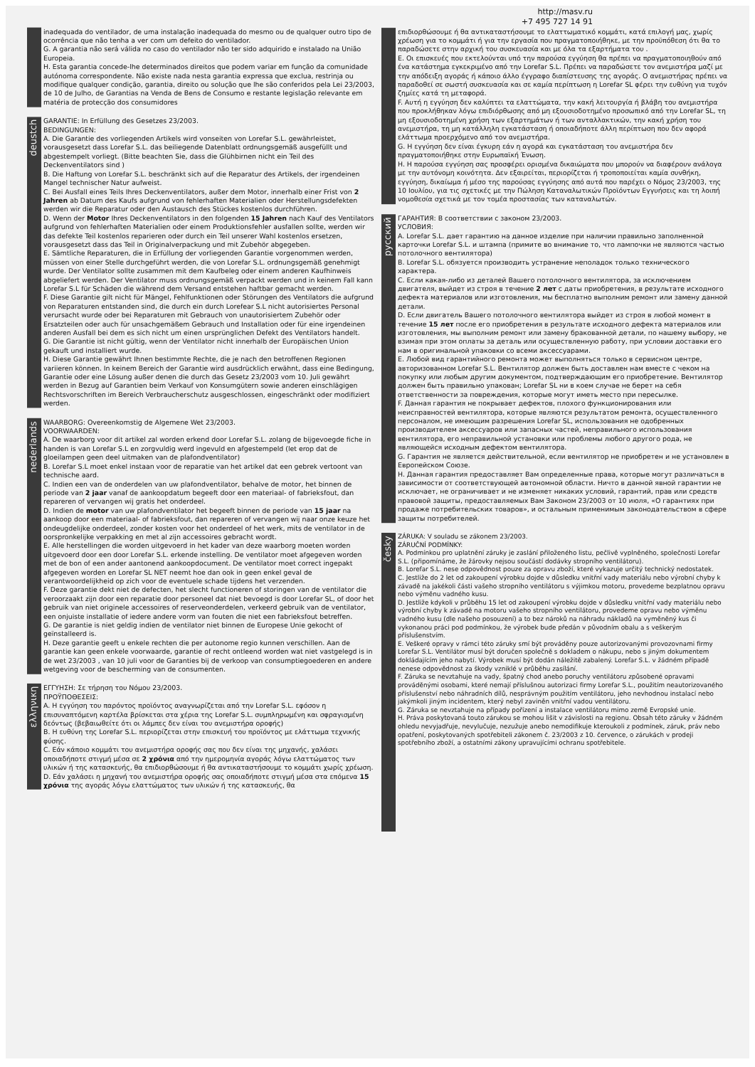http://masv.ru
+7 495 727 14 91
inadequada do ventilador, de uma instalação inadequada do mesmo ou de qualquer outro tipo de ocorrência que não tenha a ver com um defeito do ventilador.
G. A garantia não será válida no caso do ventilador não ter sido adquirido e instalado na União Europeia.
H. Esta garantia concede-lhe determinados direitos que podem variar em função da comunidade autónoma correspondente. Não existe nada nesta garantia expressa que exclua, restrinja ou modifique qualquer condição, garantia, direito ou solução que lhe são conferidos pela Lei 23/2003, de 10 de Julho, de Garantias na Venda de Bens de Consumo e restante legislação relevante em matéria de protecção dos consumidores
deustch
GARANTIE: In Erfüllung des Gesetzes 23/2003.
BEDINGUNGEN:
A. Die Garantie des vorliegenden Artikels wird vonseiten von Lorefar S.L. gewährleistet, vorausgesetzt dass Lorefar S.L. das beiliegende Datenblatt ordnungsgemäß ausgefüllt und abgestempelt vorliegt. (Bitte beachten Sie, dass die Glühbirnen nicht ein Teil des Deckenventilators sind )
B. Die Haftung von Lorefar S.L. beschränkt sich auf die Reparatur des Artikels, der irgendeinen Mangel technischer Natur aufweist.
C. Bei Ausfall eines Teils Ihres Deckenventilators, außer dem Motor, innerhalb einer Frist von 2 Jahren ab Datum des Kaufs aufgrund von fehlerhaften Materialien oder Herstellungsdefekten werden wir die Reparatur oder den Austausch des Stückes kostenlos durchführen.
D. Wenn der Motor Ihres Deckenventilators in den folgenden 15 Jahren nach Kauf des Ventilators aufgrund von fehlerhaften Materialien oder einem Produktionsfehler ausfallen sollte, werden wir das defekte Teil kostenlos reparieren oder durch ein Teil unserer Wahl kostenlos ersetzen, vorausgesetzt dass das Teil in Originalverpackung und mit Zubehör abgegeben.
E. Sämtliche Reparaturen, die in Erfüllung der vorliegenden Garantie vorgenommen werden, müssen von einer Stelle durchgeführt werden, die von Lorefar S.L. ordnungsgemäß genehmigt wurde. Der Ventilator sollte zusammen mit dem Kaufbeleg oder einem anderen Kaufhinweis abgeliefert werden. Der Ventilator muss ordnungsgemäß verpackt werden und in keinem Fall kann Lorefar S.L für Schäden die während dem Versand entstehen haftbar gemacht werden.
F. Diese Garantie gilt nicht für Mängel, Fehlfunktionen oder Störungen des Ventilators die aufgrund von Reparaturen entstanden sind, die durch ein durch Lorefear S.L nicht autorisiertes Personal verursacht wurde oder bei Reparaturen mit Gebrauch von unautorisiertem Zubehör oder Ersatzteilen oder auch für unsachgemäßem Gebrauch und Installation oder für eine irgendeinen anderen Ausfall bei dem es sich nicht um einen ursprünglichen Defekt des Ventilators handelt.
G. Die Garantie ist nicht gültig, wenn der Ventilator nicht innerhalb der Europäischen Union gekauft und installiert wurde.
H. Diese Garantie gewährt Ihnen bestimmte Rechte, die je nach den betroffenen Regionen variieren können. In keinem Bereich der Garantie wird ausdrücklich erwähnt, dass eine Bedingung, Garantie oder eine Lösung außer denen die durch das Gesetz 23/2003 vom 10. Juli gewährt werden in Bezug auf Garantien beim Verkauf von Konsumgütern sowie anderen einschlägigen Rechtsvorschriften im Bereich Verbraucherschutz ausgeschlossen, eingeschränkt oder modifiziert werden.
nederlands
WAARBORG: Overeenkomstig de Algemene Wet 23/2003.
VOORWAARDEN:
A. De waarborg voor dit artikel zal worden erkend door Lorefar S.L. zolang de bijgevoegde fiche in handen is van Lorefar S.L en zorgvuldig werd ingevuld en afgestempeld (let erop dat de gloeilampen geen deel uitmaken van de plafondventilator)
B. Lorefar S.L moet enkel instaan voor de reparatie van het artikel dat een gebrek vertoont van technische aard.
C. Indien een van de onderdelen van uw plafondventilator, behalve de motor, het binnen de periode van 2 jaar vanaf de aankoopdatum begeeft door een materiaal- of fabrieksfout, dan repareren of vervangen wij gratis het onderdeel.
D. Indien de motor van uw plafondventilator het begeeft binnen de periode van 15 jaar na aankoop door een materiaal- of fabrieksfout, dan repareren of vervangen wij naar onze keuze het ondeugdelijke onderdeel, zonder kosten voor het onderdeel of het werk, mits de ventilator in de oorspronkelijke verpakking en met al zijn accessoires gebracht wordt.
E. Alle herstellingen die worden uitgevoerd in het kader van deze waarborg moeten worden uitgevoerd door een door Lorefar S.L. erkende instelling. De ventilator moet afgegeven worden met de bon of een ander aantonend aankoopdocument. De ventilator moet correct ingepakt afgegeven worden en Lorefar SL NET neemt hoe dan ook in geen enkel geval de verantwoordelijkheid op zich voor de eventuele schade tijdens het verzenden.
F. Deze garantie dekt niet de defecten, het slecht functioneren of storingen van de ventilator die veroorzaakt zijn door een reparatie door personeel dat niet bevoegd is door Lorefar SL, of door het gebruik van niet originele accessoires of reserveonderdelen, verkeerd gebruik van de ventilator, een onjuiste installatie of iedere andere vorm van fouten die niet een fabrieksfout betreffen.
G. De garantie is niet geldig indien de ventilator niet binnen de Europese Unie gekocht of geïnstalleerd is.
H. Deze garantie geeft u enkele rechten die per autonome regio kunnen verschillen. Aan de garantie kan geen enkele voorwaarde, garantie of recht ontleend worden wat niet vastgelegd is in de wet 23/2003 , van 10 juli voor de Garanties bij de verkoop van consumptiegoederen en andere wetgeving voor de bescherming van de consumenten.
ελληνικη
ΕΓΓΥΗΣΗ: Σε τήρηση του Νόμου 23/2003.
ΠΡΟΫΠΟΘΕΣΕΙΣ:
A. Η εγγύηση του παρόντος προϊόντος αναγνωρίζεται από την Lorefar S.L. εφόσον η επισυναπτόμενη καρτέλα βρίσκεται στα χέρια της Lorefar S.L. συμπληρωμένη και σφραγισμένη δεόντως (βεβαιωθείτε ότι οι λάμπες δεν είναι του ανεμιστήρα οροφής)
B. Η ευθύνη της Lorefar S.L. περιορίζεται στην επισκευή του προϊόντος με ελάττωμα τεχνικής φύσης.
C. Εάν κάποιο κομμάτι του ανεμιστήρα οροφής σας που δεν είναι της μηχανής, χαλάσει οποιαδήποτε στιγμή μέσα σε 2 χρόνια από την ημερομηνία αγοράς λόγω ελαττώματος των υλικών ή της κατασκευής, θα επιδιορθώσουμε ή θα αντικαταστήσουμε το κομμάτι χωρίς χρέωση.
D. Εάν χαλάσει η μηχανή του ανεμιστήρα οροφής σας οποιαδήποτε στιγμή μέσα στα επόμενα 15 χρόνια της αγοράς λόγω ελαττώματος των υλικών ή της κατασκευής, θα
επιδιορθώσουμε ή θα αντικαταστήσουμε το ελαττωματικό κομμάτι, κατά επιλογή μας, χωρίς χρέωση για το κομμάτι ή για την εργασία που πραγματοποιήθηκε, με την προϋπόθεση ότι θα το παραδώσετε στην αρχική του συσκευασία και με όλα τα εξαρτήματα του .
E. Οι επισκευές που εκτελούνται υπό την παρούσα εγγύηση θα πρέπει να πραγματοποιηθούν από ένα κατάστημα εγκεκριμένο από την Lorefar S.L. Πρέπει να παραδώσετε τον ανεμιστήρα μαζί με την απόδειξη αγοράς ή κάποιο άλλο έγγραφο διαπίστευσης της αγοράς. Ο ανεμιστήρας πρέπει να παραδοθεί σε σωστή συσκευασία και σε καμία περίπτωση η Lorefar SL φέρει την ευθύνη για τυχόν ζημίες κατά τη μεταφορά.
F. Αυτή η εγγύηση δεν καλύπτει τα ελαττώματα, την κακή λειτουργία ή βλάβη του ανεμιστήρα που προκλήθηκαν λόγω επιδιόρθωσης από μη εξουσιοδοτημένο προσωπικό από την Lorefar SL, τη μη εξουσιοδοτημένη χρήση των εξαρτημάτων ή των ανταλλακτικών, την κακή χρήση του ανεμιστήρα, τη μη κατάλληλη εγκατάσταση ή οποιαδήποτε άλλη περίπτωση που δεν αφορά ελάττωμα προερχόμενο από τον ανεμιστήρα.
G. Η εγγύηση δεν είναι έγκυρη εάν η αγορά και εγκατάσταση του ανεμιστήρα δεν πραγματοποιήθηκε στην Ευρωπαϊκή Ένωση.
H. Η παρούσα εγγύηση σας προσφέρει ορισμένα δικαιώματα που μπορούν να διαφέρουν ανάλογα με την αυτόνομη κοινότητα. Δεν εξαιρείται, περιορίζεται ή τροποποιείται καμία συνθήκη, εγγύηση, δικαίωμα ή μέσο της παρούσας εγγύησης από αυτά που παρέχει ο Νόμος 23/2003, της 10 Ιουλίου, για τις σχετικές με την Πώληση Καταναλωτικών Προϊόντων Εγγυήσεις και τη λοιπή νομοθεσία σχετικά με τον τομέα προστασίας των καταναλωτών.
русский
ГАРАНТИЯ: В соответствии с законом 23/2003.
УСЛОВИЯ:
A. Lorefar S.L. дает гарантию на данное изделие при наличии правильно заполненной карточки Lorefar S.L. и штампа (примите во внимание то, что лампочки не являются частью потолочного вентилятора)
B. Lorefar S.L. обязуется производить устранение неполадок только технического характера.
C. Если какая-либо из деталей Вашего потолочного вентилятора, за исключением двигателя, выйдет из строя в течение 2 лет с даты приобретения, в результате исходного дефекта материалов или изготовления, мы бесплатно выполним ремонт или замену данной детали.
D. Если двигатель Вашего потолочного вентилятора выйдет из строя в любой момент в течение 15 лет после его приобретения в результате исходного дефекта материалов или изготовления, мы выполним ремонт или замену бракованной детали, по нашему выбору, не взимая при этом оплаты за деталь или осуществленную работу, при условии доставки его нам в оригинальной упаковки со всеми аксессуарами.
E. Любой вид гарантийного ремонта может выполняться только в сервисном центре, авторизованном Lorefar S.L. Вентилятор должен быть доставлен нам вместе с чеком на покупку или любым другим документом, подтверждающим его приобретение. Вентилятор должен быть правильно упакован; Lorefar SL ни в коем случае не берет на себя ответственности за повреждения, которые могут иметь место при пересылке.
F. Данная гарантия не покрывает дефектов, плохого функционирования или неисправностей вентилятора, которые являются результатом ремонта, осуществленного персоналом, не имеющим разрешения Lorefar SL, использования не одобренных производителем аксессуаров или запасных частей, неправильного использования вентилятора, его неправильной установки или проблемы любого другого рода, не являющейся исходным дефектом вентилятора.
G. Гарантия не является действительной, если вентилятор не приобретен и не установлен в Европейском Союзе.
H. Данная гарантия предоставляет Вам определенные права, которые могут различаться в зависимости от соответствующей автономной области. Ничто в данной явной гарантии не исключает, не ограничивает и не изменяет никаких условий, гарантий, прав или средств правовой защиты, предоставляемых Вам Законом 23/2003 от 10 июля, «О гарантиях при продаже потребительских товаров», и остальным применимым законодательством в сфере защиты потребителей.
česky
ZÁRUKA: V souladu se zákonem 23/2003.
ZÁRUČNÍ PODMÍNKY:
A. Podmínkou pro uplatnění záruky je zaslání přiloženého listu, pečlivě vyplněného, společnosti Lorefar S.L. (připomínáme, že žárovky nejsou součástí dodávky stropního ventilátoru).
B. Lorefar S.L. nese odpovědnost pouze za opravu zboží, které vykazuje určitý technický nedostatek.
C. Jestliže do 2 let od zakoupení výrobku dojde v důsledku vnitřní vady materiálu nebo výrobní chyby k závadě na jakékoli části vašeho stropního ventilátoru s výjimkou motoru, provedeme bezplatnou opravu nebo výměnu vadného kusu.
D. Jestliže kdykoli v průběhu 15 let od zakoupení výrobku dojde v důsledku vnitřní vady materiálu nebo výrobní chyby k závadě na motoru vašeho stropního ventilátoru, provedeme opravu nebo výměnu vadného kusu (dle našeho posouzení) a to bez nároků na náhradu nákladů na vyměněný kus či vykonanou práci pod podmínkou, že výrobek bude předán v původním obalu a s veškerým příslušenstvím.
E. Veškeré opravy v rámci této záruky smí být prováděny pouze autorizovanými provozovnami firmy Lorefar S.L. Ventilátor musí být doručen společně s dokladem o nákupu, nebo s jiným dokumentem dokládajícím jeho nabytí. Výrobek musí být dodán náležitě zabalený. Lorefar S.L. v žádném případě nenese odpovědnost za škody vzniklé v průběhu zasílání.
F. Záruka se nevztahuje na vady, špatný chod anebo poruchy ventilátoru způsobené opravami prováděnými osobami, které nemají příslušnou autorizaci firmy Lorefar S.L., použitím neautorizovaného příslušenství nebo náhradních dílů, nesprávným použitím ventilátoru, jeho nevhodnou instalací nebo jakýmkoli jiným incidentem, který nebyl zaviněn vnitřní vadou ventilátoru.
G. Záruka se nevztahuje na případy pořízení a instalace ventilátoru mimo země Evropské unie.
H. Práva poskytovaná touto zárukou se mohou lišit v závislosti na regionu. Obsah této záruky v žádném ohledu nevyjadřuje, nevylučuje, nezužuje anebo nemodifikuje kteroukoli z podmínek, záruk, práv nebo opatření, poskytovaných spotřebiteli zákonem č. 23/2003 z 10. července, o zárukách v prodeji spotřebního zboží, a ostatními zákony upravujícími ochranu spotřebitele.